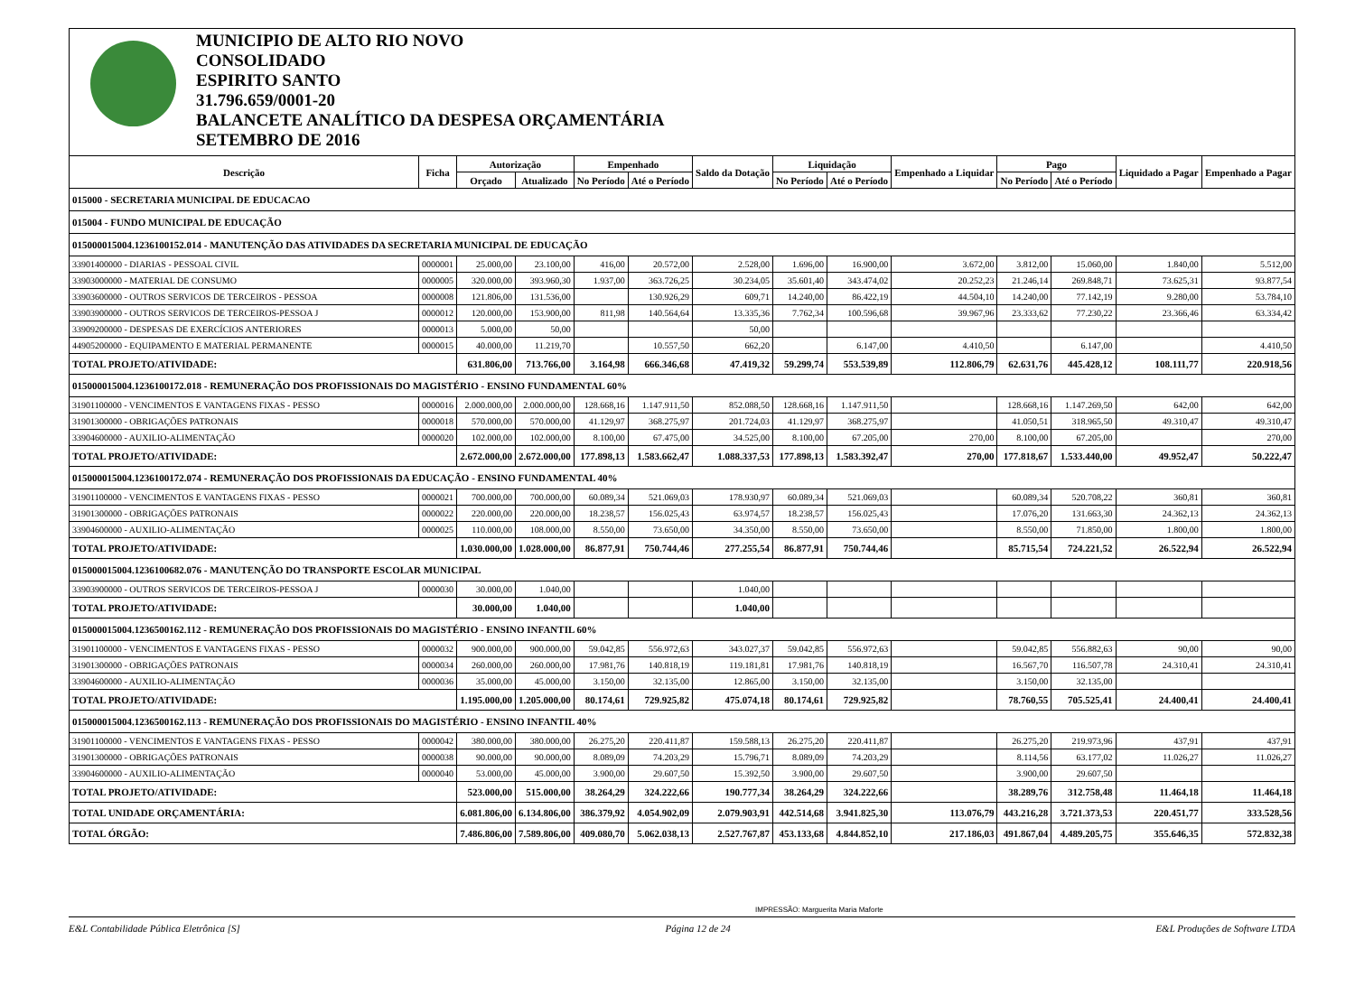MUNICIPIO DE ALTO RIO NOVO
CONSOLIDADO
ESPIRITO SANTO
31.796.659/0001-20
BALANCETE ANALÍTICO DA DESPESA ORÇAMENTÁRIA
SETEMBRO DE 2016
| Descrição | Ficha | Autorização | | Empenhado | | Saldo da Dotação | Liquidação | | Empenhado a Liquidar | Pago | | Liquidado a Pagar | Empenhado a Pagar |
| --- | --- | --- | --- | --- | --- | --- | --- | --- | --- | --- | --- | --- | --- |
| | | Orçado | Atualizado | No Período | Até o Período | | No Período | Até o Período | | No Período | Até o Período | | |
| 015000 - SECRETARIA MUNICIPAL DE EDUCACAO | | | | | | | | | | | | | |
| 015004 - FUNDO MUNICIPAL DE EDUCAÇÃO | | | | | | | | | | | | | |
| 015000015004.1236100152.014 - MANUTENÇÃO DAS ATIVIDADES DA SECRETARIA MUNICIPAL DE EDUCAÇÃO | | | | | | | | | | | | | |
| 33901400000 - DIARIAS - PESSOAL CIVIL | 0000001 | 25.000,00 | 23.100,00 | 416,00 | 20.572,00 | 2.528,00 | 1.696,00 | 16.900,00 | 3.672,00 | 3.812,00 | 15.060,00 | 1.840,00 | 5.512,00 |
| 33903000000 - MATERIAL DE CONSUMO | 0000005 | 320.000,00 | 393.960,30 | 1.937,00 | 363.726,25 | 30.234,05 | 35.601,40 | 343.474,02 | 20.252,23 | 21.246,14 | 269.848,71 | 73.625,31 | 93.877,54 |
| 33903600000 - OUTROS SERVICOS DE TERCEIROS - PESSOA | 0000008 | 121.806,00 | 131.536,00 | | 130.926,29 | 609,71 | 14.240,00 | 86.422,19 | 44.504,10 | 14.240,00 | 77.142,19 | 9.280,00 | 53.784,10 |
| 33903900000 - OUTROS SERVICOS DE TERCEIROS-PESSOA J | 0000012 | 120.000,00 | 153.900,00 | 811,98 | 140.564,64 | 13.335,36 | 7.762,34 | 100.596,68 | 39.967,96 | 23.333,62 | 77.230,22 | 23.366,46 | 63.334,42 |
| 33909200000 - DESPESAS DE EXERCÍCIOS ANTERIORES | 0000013 | 5.000,00 | 50,00 | | | 50,00 | | | | | | | |
| 44905200000 - EQUIPAMENTO E MATERIAL PERMANENTE | 0000015 | 40.000,00 | 11.219,70 | | 10.557,50 | 662,20 | | 6.147,00 | 4.410,50 | | 6.147,00 | | 4.410,50 |
| TOTAL PROJETO/ATIVIDADE: | | 631.806,00 | 713.766,00 | 3.164,98 | 666.346,68 | 47.419,32 | 59.299,74 | 553.539,89 | 112.806,79 | 62.631,76 | 445.428,12 | 108.111,77 | 220.918,56 |
| 015000015004.1236100172.018 - REMUNERAÇÃO DOS PROFISSIONAIS DO MAGISTÉRIO - ENSINO FUNDAMENTAL 60% | | | | | | | | | | | | | |
| 31901100000 - VENCIMENTOS E VANTAGENS FIXAS - PESSO | 0000016 | 2.000.000,00 | 2.000.000,00 | 128.668,16 | 1.147.911,50 | 852.088,50 | 128.668,16 | 1.147.911,50 | | 128.668,16 | 1.147.269,50 | 642,00 | 642,00 |
| 31901300000 - OBRIGAÇÕES PATRONAIS | 0000018 | 570.000,00 | 570.000,00 | 41.129,97 | 368.275,97 | 201.724,03 | 41.129,97 | 368.275,97 | | 41.050,51 | 318.965,50 | 49.310,47 | 49.310,47 |
| 33904600000 - AUXILIO-ALIMENTAÇÃO | 0000020 | 102.000,00 | 102.000,00 | 8.100,00 | 67.475,00 | 34.525,00 | 8.100,00 | 67.205,00 | 270,00 | 8.100,00 | 67.205,00 | | 270,00 |
| TOTAL PROJETO/ATIVIDADE: | | 2.672.000,00 | 2.672.000,00 | 177.898,13 | 1.583.662,47 | 1.088.337,53 | 177.898,13 | 1.583.392,47 | 270,00 | 177.818,67 | 1.533.440,00 | 49.952,47 | 50.222,47 |
| 015000015004.1236100172.074 - REMUNERAÇÃO DOS PROFISSIONAIS DA EDUCAÇÃO - ENSINO FUNDAMENTAL 40% | | | | | | | | | | | | | |
| 31901100000 - VENCIMENTOS E VANTAGENS FIXAS - PESSO | 0000021 | 700.000,00 | 700.000,00 | 60.089,34 | 521.069,03 | 178.930,97 | 60.089,34 | 521.069,03 | | 60.089,34 | 520.708,22 | 360,81 | 360,81 |
| 31901300000 - OBRIGAÇÕES PATRONAIS | 0000022 | 220.000,00 | 220.000,00 | 18.238,57 | 156.025,43 | 63.974,57 | 18.238,57 | 156.025,43 | | 17.076,20 | 131.663,30 | 24.362,13 | 24.362,13 |
| 33904600000 - AUXILIO-ALIMENTAÇÃO | 0000025 | 110.000,00 | 108.000,00 | 8.550,00 | 73.650,00 | 34.350,00 | 8.550,00 | 73.650,00 | | 8.550,00 | 71.850,00 | 1.800,00 | 1.800,00 |
| TOTAL PROJETO/ATIVIDADE: | | 1.030.000,00 | 1.028.000,00 | 86.877,91 | 750.744,46 | 277.255,54 | 86.877,91 | 750.744,46 | | 85.715,54 | 724.221,52 | 26.522,94 | 26.522,94 |
| 015000015004.1236100682.076 - MANUTENÇÃO DO TRANSPORTE ESCOLAR MUNICIPAL | | | | | | | | | | | | | |
| 33903900000 - OUTROS SERVICOS DE TERCEIROS-PESSOA J | 0000030 | 30.000,00 | 1.040,00 | | | 1.040,00 | | | | | | | |
| TOTAL PROJETO/ATIVIDADE: | | 30.000,00 | 1.040,00 | | | 1.040,00 | | | | | | | |
| 015000015004.1236500162.112 - REMUNERAÇÃO DOS PROFISSIONAIS DO MAGISTÉRIO - ENSINO INFANTIL 60% | | | | | | | | | | | | | |
| 31901100000 - VENCIMENTOS E VANTAGENS FIXAS - PESSO | 0000032 | 900.000,00 | 900.000,00 | 59.042,85 | 556.972,63 | 343.027,37 | 59.042,85 | 556.972,63 | | 59.042,85 | 556.882,63 | 90,00 | 90,00 |
| 31901300000 - OBRIGAÇÕES PATRONAIS | 0000034 | 260.000,00 | 260.000,00 | 17.981,76 | 140.818,19 | 119.181,81 | 17.981,76 | 140.818,19 | | 16.567,70 | 116.507,78 | 24.310,41 | 24.310,41 |
| 33904600000 - AUXILIO-ALIMENTAÇÃO | 0000036 | 35.000,00 | 45.000,00 | 3.150,00 | 32.135,00 | 12.865,00 | 3.150,00 | 32.135,00 | | 3.150,00 | 32.135,00 | | |
| TOTAL PROJETO/ATIVIDADE: | | 1.195.000,00 | 1.205.000,00 | 80.174,61 | 729.925,82 | 475.074,18 | 80.174,61 | 729.925,82 | | 78.760,55 | 705.525,41 | 24.400,41 | 24.400,41 |
| 015000015004.1236500162.113 - REMUNERAÇÃO DOS PROFISSIONAIS DO MAGISTÉRIO - ENSINO INFANTIL 40% | | | | | | | | | | | | | |
| 31901100000 - VENCIMENTOS E VANTAGENS FIXAS - PESSO | 0000042 | 380.000,00 | 380.000,00 | 26.275,20 | 220.411,87 | 159.588,13 | 26.275,20 | 220.411,87 | | 26.275,20 | 219.973,96 | 437,91 | 437,91 |
| 31901300000 - OBRIGAÇÕES PATRONAIS | 0000038 | 90.000,00 | 90.000,00 | 8.089,09 | 74.203,29 | 15.796,71 | 8.089,09 | 74.203,29 | | 8.114,56 | 63.177,02 | 11.026,27 | 11.026,27 |
| 33904600000 - AUXILIO-ALIMENTAÇÃO | 0000040 | 53.000,00 | 45.000,00 | 3.900,00 | 29.607,50 | 15.392,50 | 3.900,00 | 29.607,50 | | 3.900,00 | 29.607,50 | | |
| TOTAL PROJETO/ATIVIDADE: | | 523.000,00 | 515.000,00 | 38.264,29 | 324.222,66 | 190.777,34 | 38.264,29 | 324.222,66 | | 38.289,76 | 312.758,48 | 11.464,18 | 11.464,18 |
| TOTAL UNIDADE ORÇAMENTÁRIA: | | 6.081.806,00 | 6.134.806,00 | 386.379,92 | 4.054.902,09 | 2.079.903,91 | 442.514,68 | 3.941.825,30 | 113.076,79 | 443.216,28 | 3.721.373,53 | 220.451,77 | 333.528,56 |
| TOTAL ÓRGÃO: | | 7.486.806,00 | 7.589.806,00 | 409.080,70 | 5.062.038,13 | 2.527.767,87 | 453.133,68 | 4.844.852,10 | 217.186,03 | 491.867,04 | 4.489.205,75 | 355.646,35 | 572.832,38 |
IMPRESSÃO: Marguerita Maria Maforte
E&L Contabilidade Pública Eletrônica [S] Página 12 de 24 E&L Produções de Software LTDA